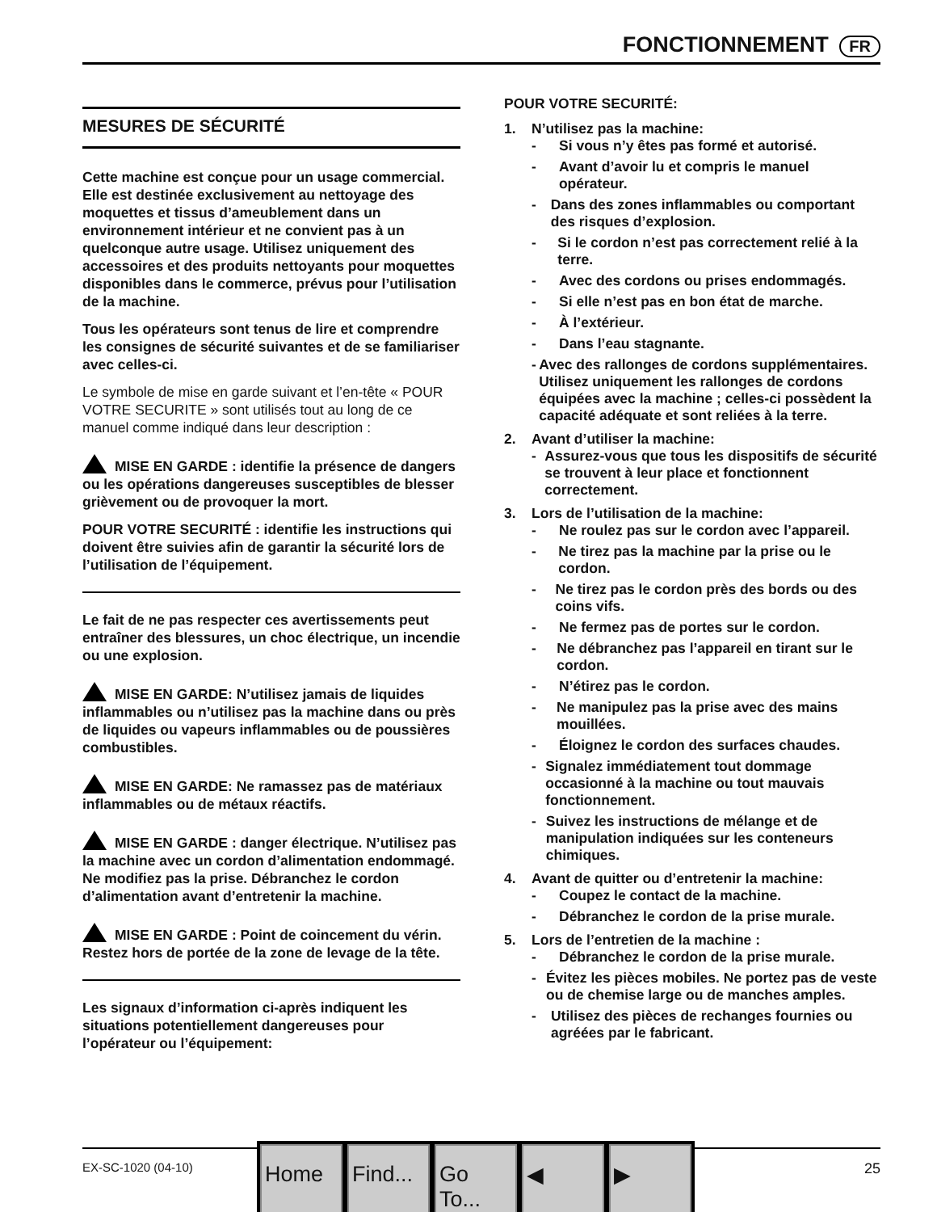FONCTIONNEMENT FR
MESURES DE SÉCURITÉ
Cette machine est conçue pour un usage commercial. Elle est destinée exclusivement au nettoyage des moquettes et tissus d’ameublement dans un environnement intérieur et ne convient pas à un quelconque autre usage. Utilisez uniquement des accessoires et des produits nettoyants pour moquettes disponibles dans le commerce, prévus pour l’utilisation de la machine.
Tous les opérateurs sont tenus de lire et comprendre les consignes de sécurité suivantes et de se familiariser avec celles-ci.
Le symbole de mise en garde suivant et l’en-tête « POUR VOTRE SECURITE » sont utilisés tout au long de ce manuel comme indiqué dans leur description :
MISE EN GARDE : identifie la présence de dangers ou les opérations dangereuses susceptibles de blesser grièvement ou de provoquer la mort.
POUR VOTRE SECURITÉ : identifie les instructions qui doivent être suivies afin de garantir la sécurité lors de l’utilisation de l’équipement.
Le fait de ne pas respecter ces avertissements peut entraîner des blessures, un choc électrique, un incendie ou une explosion.
MISE EN GARDE: N’utilisez jamais de liquides inflammables ou n’utilisez pas la machine dans ou près de liquides ou vapeurs inflammables ou de poussières combustibles.
MISE EN GARDE: Ne ramassez pas de matériaux inflammables ou de métaux réactifs.
MISE EN GARDE : danger électrique. N’utilisez pas la machine avec un cordon d’alimentation endommagé. Ne modifiez pas la prise. Débranchez le cordon d’alimentation avant d’entretenir la machine.
MISE EN GARDE : Point de coincement du vérin. Restez hors de portée de la zone de levage de la tête.
Les signaux d’information ci-après indiquent les situations potentiellement dangereuses pour l’opérateur ou l’équipement:
POUR VOTRE SECURITÉ:
1. N’utilisez pas la machine:
- Si vous n’y êtes pas formé et autorisé.
- Avant d’avoir lu et compris le manuel opérateur.
- Dans des zones inflammables ou comportant des risques d’explosion.
- Si le cordon n’est pas correctement relié à la terre.
- Avec des cordons ou prises endommagés.
- Si elle n’est pas en bon état de marche.
- À l’extérieur.
- Dans l’eau stagnante.
- Avec des rallonges de cordons supplémentaires. Utilisez uniquement les rallonges de cordons équipées avec la machine ; celles-ci possèdent la capacité adéquate et sont reliées à la terre.
2. Avant d’utiliser la machine:
- Assurez-vous que tous les dispositifs de sécurité se trouvent à leur place et fonctionnent correctement.
3. Lors de l’utilisation de la machine:
- Ne roulez pas sur le cordon avec l’appareil.
- Ne tirez pas la machine par la prise ou le cordon.
- Ne tirez pas le cordon près des bords ou des coins vifs.
- Ne fermez pas de portes sur le cordon.
- Ne débranchez pas l’appareil en tirant sur le cordon.
- N’étirez pas le cordon.
- Ne manipulez pas la prise avec des mains mouillées.
- Éloignez le cordon des surfaces chaudes.
- Signalez immédiatement tout dommage occasionné à la machine ou tout mauvais fonctionnement.
- Suivez les instructions de mélange et de manipulation indiquées sur les conteneurs chimiques.
4. Avant de quitter ou d’entretenir la machine:
- Coupez le contact de la machine.
- Débranchez le cordon de la prise murale.
5. Lors de l’entretien de la machine :
- Débranchez le cordon de la prise murale.
- Évitez les pièces mobiles. Ne portez pas de veste ou de chemise large ou de manches amples.
- Utilisez des pièces de rechanges fournies ou agréées par le fabricant.
EX-SC-1020 (04-10) 25
Home Find...
Go To...
◀ ▶